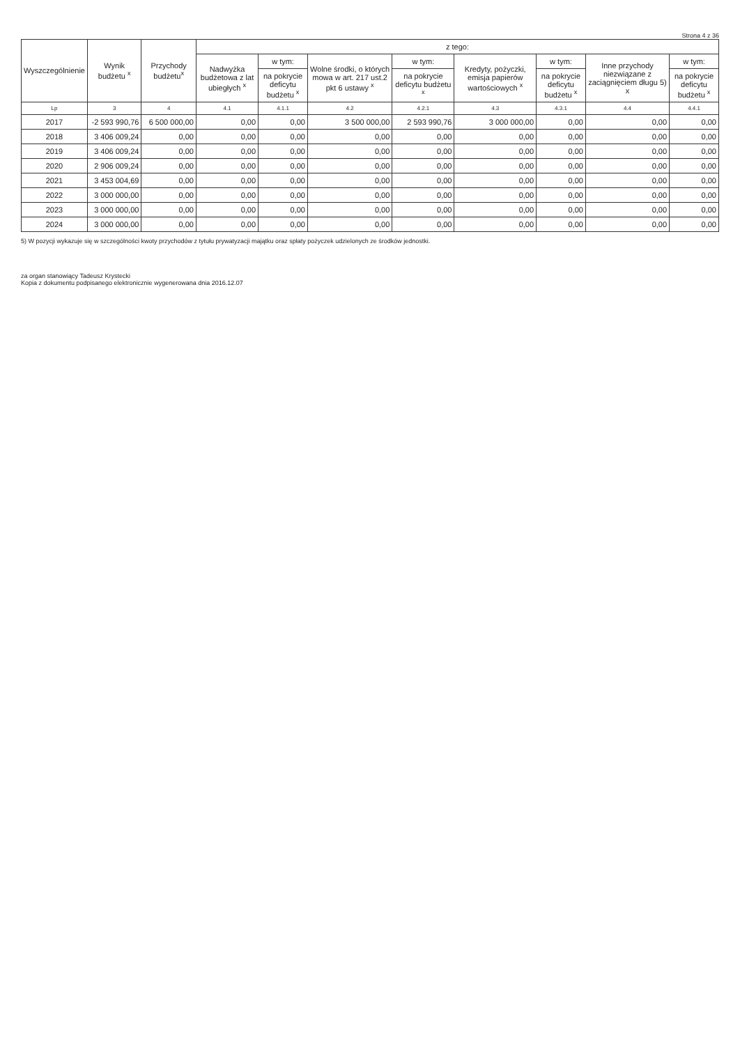Strona 4 z 36
| Wyszczególnienie | Wynik budżetu <sup>x</sup> | Przychody budżetu<sup>x</sup> | z tego: | | | | | | | |
| --- | --- | --- | --- | --- | --- | --- | --- | --- | --- | --- |
| | | | Nadwyżka budżetowa z lat ubiegłych <sup>x</sup> | w tym: | Wolne środki, o których mowa w art. 217 ust.2 pkt 6 ustawy <sup>x</sup> | w tym: | Kredyty, pożyczki, emisja papierów wartościowych <sup>x</sup> | w tym: | Inne przychody niezwiązane z zaciągnięciem długu 5) x | w tym: |
| | | | | na pokrycie deficytu budżetu <sup>x</sup> | | na pokrycie deficytu budżetu <sup>x</sup> | | na pokrycie deficytu budżetu <sup>x</sup> | | na pokrycie deficytu budżetu <sup>x</sup> |
| Lp | 3 | 4 | 4.1 | 4.1.1 | 4.2 | 4.2.1 | 4.3 | 4.3.1 | 4.4 | 4.4.1 |
| 2017 | -2 593 990,76 | 6 500 000,00 | 0,00 | 0,00 | 3 500 000,00 | 2 593 990,76 | 3 000 000,00 | 0,00 | 0,00 | 0,00 |
| 2018 | 3 406 009,24 | 0,00 | 0,00 | 0,00 | 0,00 | 0,00 | 0,00 | 0,00 | 0,00 | 0,00 |
| 2019 | 3 406 009,24 | 0,00 | 0,00 | 0,00 | 0,00 | 0,00 | 0,00 | 0,00 | 0,00 | 0,00 |
| 2020 | 2 906 009,24 | 0,00 | 0,00 | 0,00 | 0,00 | 0,00 | 0,00 | 0,00 | 0,00 | 0,00 |
| 2021 | 3 453 004,69 | 0,00 | 0,00 | 0,00 | 0,00 | 0,00 | 0,00 | 0,00 | 0,00 | 0,00 |
| 2022 | 3 000 000,00 | 0,00 | 0,00 | 0,00 | 0,00 | 0,00 | 0,00 | 0,00 | 0,00 | 0,00 |
| 2023 | 3 000 000,00 | 0,00 | 0,00 | 0,00 | 0,00 | 0,00 | 0,00 | 0,00 | 0,00 | 0,00 |
| 2024 | 3 000 000,00 | 0,00 | 0,00 | 0,00 | 0,00 | 0,00 | 0,00 | 0,00 | 0,00 | 0,00 |
5) W pozycji wykazuje się w szczególności kwoty przychodów z tytułu prywatyzacji majątku oraz spłaty pożyczek udzielonych ze środków jednostki.
za organ stanowiący Tadeusz Krystecki
Kopia z dokumentu podpisanego elektronicznie wygenerowana dnia 2016.12.07